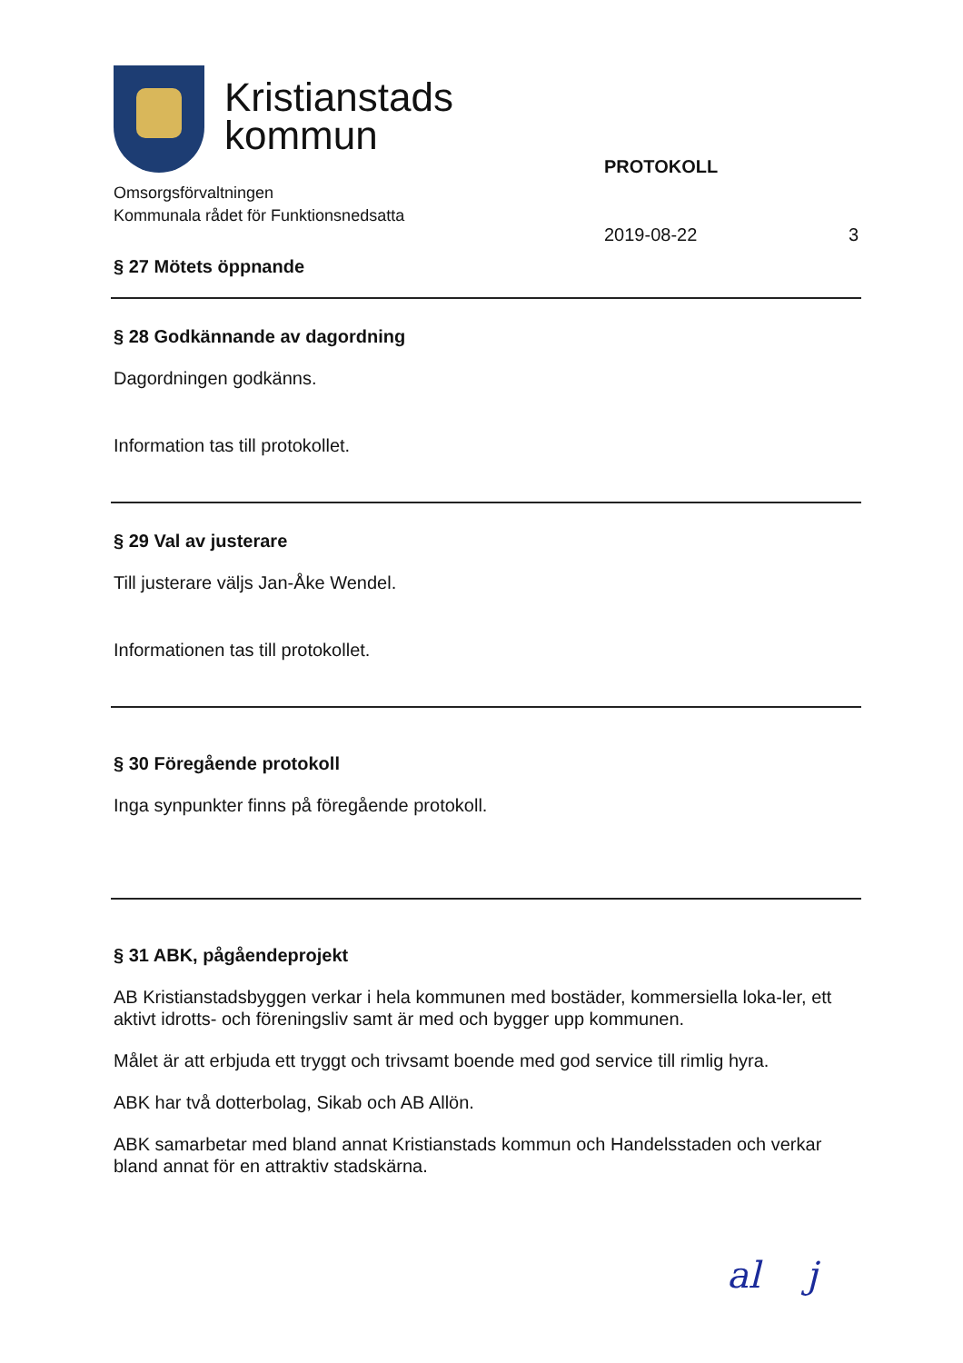Kristianstads
kommun
Omsorgsförvaltningen
Kommunala rådet för Funktionsnedsatta
PROTOKOLL
2019-08-22 3
§ 27 Mötets öppnande
§ 28 Godkännande av dagordning
Dagordningen godkänns.
Information tas till protokollet.
§ 29 Val av justerare
Till justerare väljs Jan-Åke Wendel.
Informationen tas till protokollet.
§ 30 Föregående protokoll
Inga synpunkter finns på föregående protokoll.
§ 31 ABK, pågåendeprojekt
AB Kristianstadsbyggen verkar i hela kommunen med bostäder, kommersiella loka-ler, ett aktivt idrotts- och föreningsliv samt är med och bygger upp kommunen.
Målet är att erbjuda ett tryggt och trivsamt boende med god service till rimlig hyra.
ABK har två dotterbolag, Sikab och AB Allön.
ABK samarbetar med bland annat Kristianstads kommun och Handelsstaden och verkar bland annat för en attraktiv stadskärna.
al j